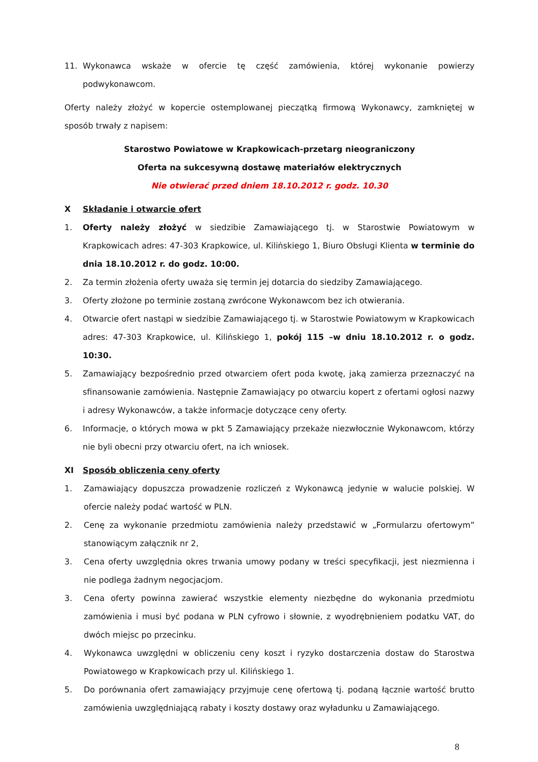11. Wykonawca wskaże w ofercie tę część zamówienia, której wykonanie powierzy podwykonawcom.
Oferty należy złożyć w kopercie ostemplowanej pieczątką firmową Wykonawcy, zamkniętej w sposób trwały z napisem:
Starostwo Powiatowe w Krapkowicach-przetarg nieograniczony
Oferta na sukcesywną dostawę materiałów elektrycznych
Nie otwierać przed dniem 18.10.2012 r. godz. 10.30
X Składanie i otwarcie ofert
1. Oferty należy złożyć w siedzibie Zamawiającego tj. w Starostwie Powiatowym w Krapkowicach adres: 47-303 Krapkowice, ul. Kilińskiego 1, Biuro Obsługi Klienta w terminie do dnia 18.10.2012 r. do godz. 10:00.
2. Za termin złożenia oferty uważa się termin jej dotarcia do siedziby Zamawiającego.
3. Oferty złożone po terminie zostaną zwrócone Wykonawcom bez ich otwierania.
4. Otwarcie ofert nastąpi w siedzibie Zamawiającego tj. w Starostwie Powiatowym w Krapkowicach adres: 47-303 Krapkowice, ul. Kilińskiego 1, pokój 115 –w dniu 18.10.2012 r. o godz. 10:30.
5. Zamawiający bezpośrednio przed otwarciem ofert poda kwotę, jaką zamierza przeznaczyć na sfinansowanie zamówienia. Następnie Zamawiający po otwarciu kopert z ofertami ogłosi nazwy i adresy Wykonawców, a także informacje dotyczące ceny oferty.
6. Informacje, o których mowa w pkt 5 Zamawiający przekaże niezwłocznie Wykonawcom, którzy nie byli obecni przy otwarciu ofert, na ich wniosek.
XI Sposób obliczenia ceny oferty
1. Zamawiający dopuszcza prowadzenie rozliczeń z Wykonawcą jedynie w walucie polskiej. W ofercie należy podać wartość w PLN.
2. Cenę za wykonanie przedmiotu zamówienia należy przedstawić w „Formularzu ofertowym” stanowiącym załącznik nr 2,
3. Cena oferty uwzględnia okres trwania umowy podany w treści specyfikacji, jest niezmienna i nie podlega żadnym negocjacjom.
3. Cena oferty powinna zawierać wszystkie elementy niezbędne do wykonania przedmiotu zamówienia i musi być podana w PLN cyfrowo i słownie, z wyodrębnieniem podatku VAT, do dwóch miejsc po przecinku.
4. Wykonawca uwzględni w obliczeniu ceny koszt i ryzyko dostarczenia dostaw do Starostwa Powiatowego w Krapkowicach przy ul. Kilińskiego 1.
5. Do porównania ofert zamawiający przyjmuje cenę ofertową tj. podaną łącznie wartość brutto zamówienia uwzględniającą rabaty i koszty dostawy oraz wyładunku u Zamawiającego.
8